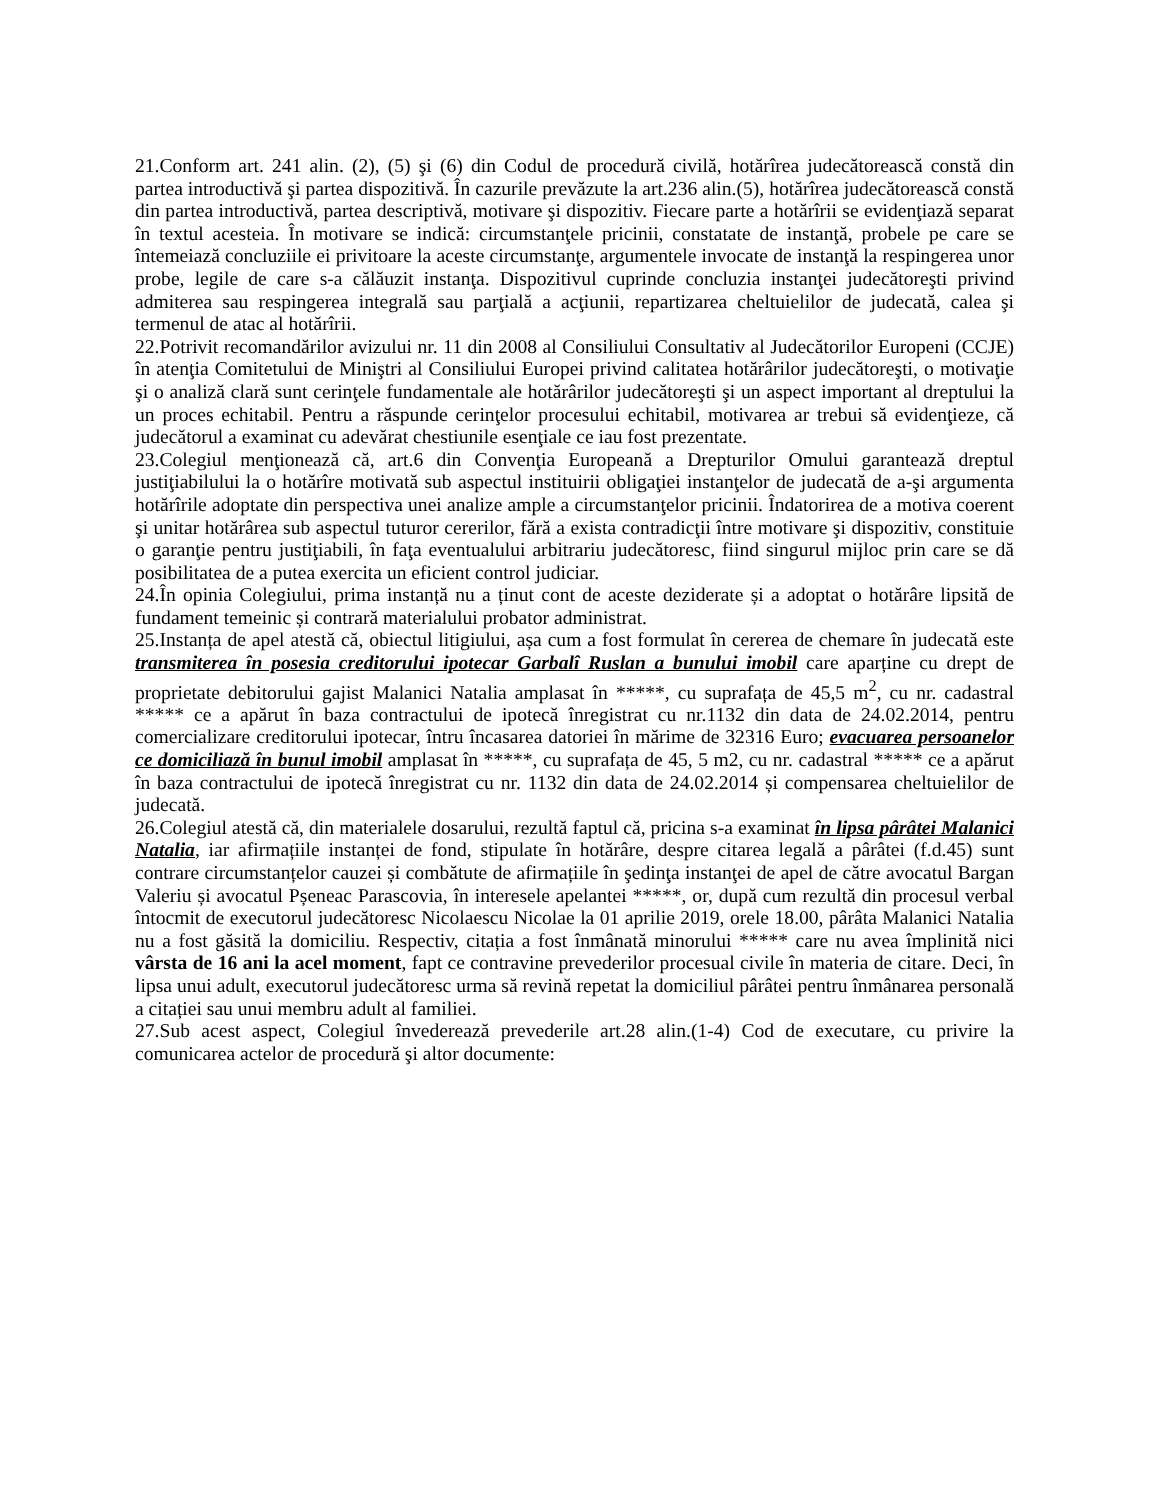21.Conform art. 241 alin. (2), (5) şi (6) din Codul de procedură civilă, hotărîrea judecătorească constă din partea introductivă şi partea dispozitivă. În cazurile prevăzute la art.236 alin.(5), hotărîrea judecătorească constă din partea introductivă, partea descriptivă, motivare şi dispozitiv. Fiecare parte a hotărîrii se evidenţiază separat în textul acesteia. În motivare se indică: circumstanţele pricinii, constatate de instanţă, probele pe care se întemeiază concluziile ei privitoare la aceste circumstanţe, argumentele invocate de instanţă la respingerea unor probe, legile de care s-a călăuzit instanţa. Dispozitivul cuprinde concluzia instanţei judecătoreşti privind admiterea sau respingerea integrală sau parţială a acţiunii, repartizarea cheltuielilor de judecată, calea şi termenul de atac al hotărîrii.
22.Potrivit recomandărilor avizului nr. 11 din 2008 al Consiliului Consultativ al Judecătorilor Europeni (CCJE) în atenţia Comitetului de Miniştri al Consiliului Europei privind calitatea hotărârilor judecătoreşti, o motivaţie şi o analiză clară sunt cerinţele fundamentale ale hotărârilor judecătoreşti şi un aspect important al dreptului la un proces echitabil. Pentru a răspunde cerinţelor procesului echitabil, motivarea ar trebui să evidenţieze, că judecătorul a examinat cu adevărat chestiunile esenţiale ce iau fost prezentate.
23.Colegiul menţionează că, art.6 din Convenţia Europeană a Drepturilor Omului garantează dreptul justiţiabilului la o hotărîre motivată sub aspectul instituirii obligaţiei instanţelor de judecată de a-şi argumenta hotărîrile adoptate din perspectiva unei analize ample a circumstanţelor pricinii. Îndatorirea de a motiva coerent şi unitar hotărârea sub aspectul tuturor cererilor, fără a exista contradicţii între motivare şi dispozitiv, constituie o garanţie pentru justiţiabili, în faţa eventualului arbitrariu judecătoresc, fiind singurul mijloc prin care se dă posibilitatea de a putea exercita un eficient control judiciar.
24.În opinia Colegiului, prima instanță nu a ținut cont de aceste deziderate și a adoptat o hotărâre lipsită de fundament temeinic și contrară materialului probator administrat.
25.Instanța de apel atestă că, obiectul litigiului, așa cum a fost formulat în cererea de chemare în judecată este transmiterea în posesia creditorului ipotecar Garbalî Ruslan a bunului imobil care aparține cu drept de proprietate debitorului gajist Malanici Natalia amplasat în *****, cu suprafața de 45,5 m<sup>2</sup>, cu nr. cadastral ***** ce a apărut în baza contractului de ipotecă înregistrat cu nr.1132 din data de 24.02.2014, pentru comercializare creditorului ipotecar, întru încasarea datoriei în mărime de 32316 Euro; evacuarea persoanelor ce domiciliază în bunul imobil amplasat în *****, cu suprafața de 45, 5 m2, cu nr. cadastral ***** ce a apărut în baza contractului de ipotecă înregistrat cu nr. 1132 din data de 24.02.2014 și compensarea cheltuielilor de judecată.
26.Colegiul atestă că, din materialele dosarului, rezultă faptul că, pricina s-a examinat în lipsa pârâtei Malanici Natalia, iar afirmațiile instanței de fond, stipulate în hotărâre, despre citarea legală a pârâtei (f.d.45) sunt contrare circumstanțelor cauzei și combătute de afirmațiile în şedinţa instanţei de apel de către avocatul Bargan Valeriu și avocatul Pșeneac Parascovia, în interesele apelantei *****, or, după cum rezultă din procesul verbal întocmit de executorul judecătoresc Nicolaescu Nicolae la 01 aprilie 2019, orele 18.00, pârâta Malanici Natalia nu a fost găsită la domiciliu. Respectiv, citația a fost înmânată minorului ***** care nu avea împlinită nici vârsta de 16 ani la acel moment, fapt ce contravine prevederilor procesual civile în materia de citare. Deci, în lipsa unui adult, executorul judecătoresc urma să revină repetat la domiciliul pârâtei pentru înmânarea personală a citației sau unui membru adult al familiei.
27.Sub acest aspect, Colegiul învederează prevederile art.28 alin.(1-4) Cod de executare, cu privire la comunicarea actelor de procedură şi altor documente: